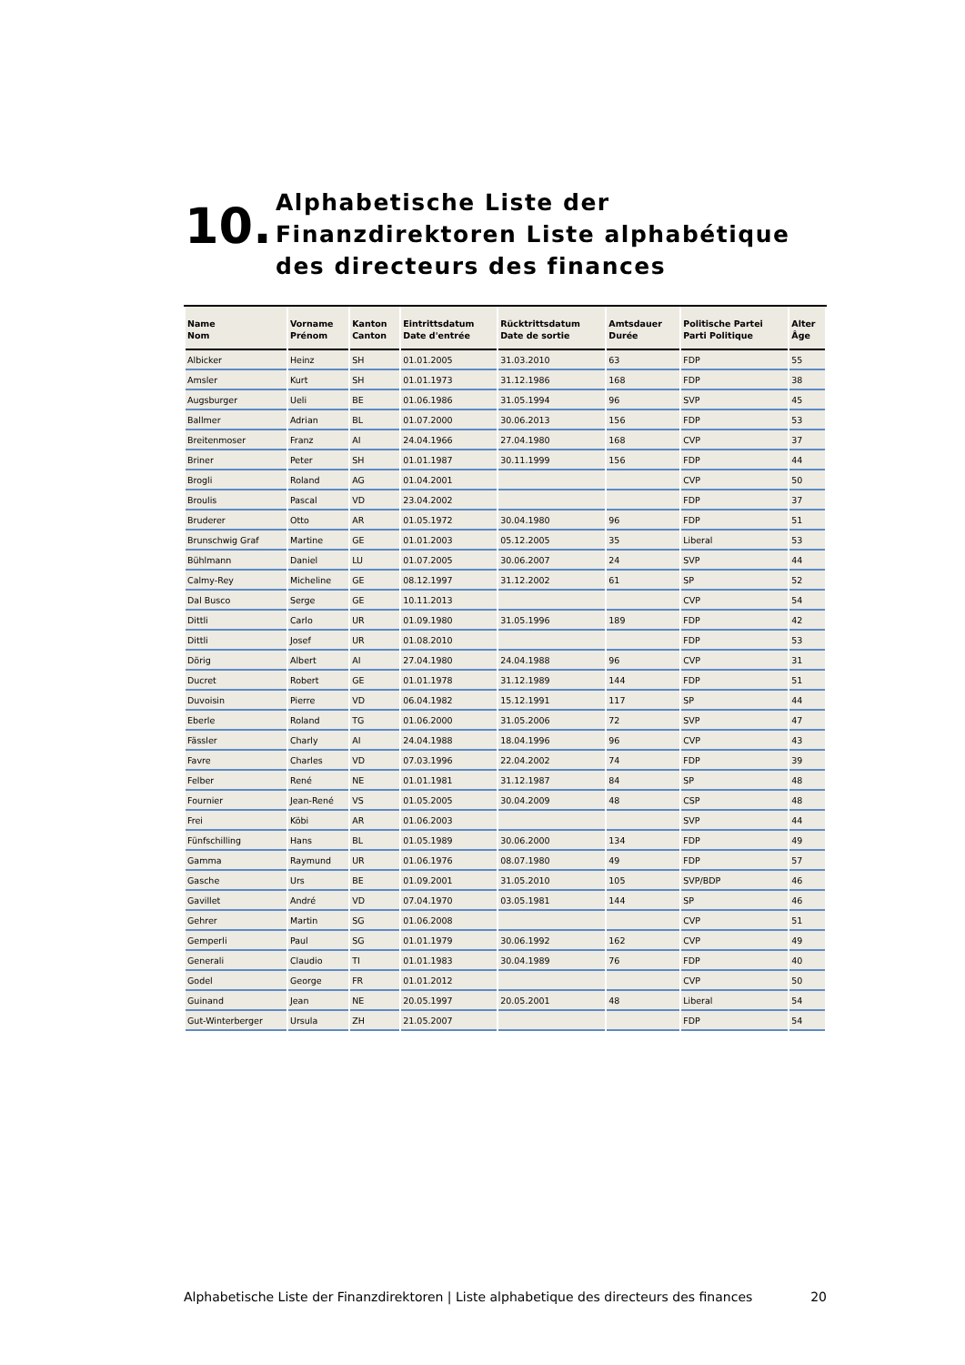10.
Alphabetische Liste der Finanzdirektoren Liste alphabétique des directeurs des finances
| Name Nom | Vorname Prénom | Kanton Canton | Eintrittsdatum Date d'entrée | Rücktrittsdatum Date de sortie | Amtsdauer Durée | Politische Partei Parti Politique | Alter Âge |
| --- | --- | --- | --- | --- | --- | --- | --- |
| Albicker | Heinz | SH | 01.01.2005 | 31.03.2010 | 63 | FDP | 55 |
| Amsler | Kurt | SH | 01.01.1973 | 31.12.1986 | 168 | FDP | 38 |
| Augsburger | Ueli | BE | 01.06.1986 | 31.05.1994 | 96 | SVP | 45 |
| Ballmer | Adrian | BL | 01.07.2000 | 30.06.2013 | 156 | FDP | 53 |
| Breitenmoser | Franz | AI | 24.04.1966 | 27.04.1980 | 168 | CVP | 37 |
| Briner | Peter | SH | 01.01.1987 | 30.11.1999 | 156 | FDP | 44 |
| Brogli | Roland | AG | 01.04.2001 | | | CVP | 50 |
| Broulis | Pascal | VD | 23.04.2002 | | | FDP | 37 |
| Bruderer | Otto | AR | 01.05.1972 | 30.04.1980 | 96 | FDP | 51 |
| Brunschwig Graf | Martine | GE | 01.01.2003 | 05.12.2005 | 35 | Liberal | 53 |
| Bühlmann | Daniel | LU | 01.07.2005 | 30.06.2007 | 24 | SVP | 44 |
| Calmy-Rey | Micheline | GE | 08.12.1997 | 31.12.2002 | 61 | SP | 52 |
| Dal Busco | Serge | GE | 10.11.2013 | | | CVP | 54 |
| Dittli | Carlo | UR | 01.09.1980 | 31.05.1996 | 189 | FDP | 42 |
| Dittli | Josef | UR | 01.08.2010 | | | FDP | 53 |
| Dörig | Albert | AI | 27.04.1980 | 24.04.1988 | 96 | CVP | 31 |
| Ducret | Robert | GE | 01.01.1978 | 31.12.1989 | 144 | FDP | 51 |
| Duvoisin | Pierre | VD | 06.04.1982 | 15.12.1991 | 117 | SP | 44 |
| Eberle | Roland | TG | 01.06.2000 | 31.05.2006 | 72 | SVP | 47 |
| Fässler | Charly | AI | 24.04.1988 | 18.04.1996 | 96 | CVP | 43 |
| Favre | Charles | VD | 07.03.1996 | 22.04.2002 | 74 | FDP | 39 |
| Felber | René | NE | 01.01.1981 | 31.12.1987 | 84 | SP | 48 |
| Fournier | Jean-René | VS | 01.05.2005 | 30.04.2009 | 48 | CSP | 48 |
| Frei | Köbi | AR | 01.06.2003 | | | SVP | 44 |
| Fünfschilling | Hans | BL | 01.05.1989 | 30.06.2000 | 134 | FDP | 49 |
| Gamma | Raymund | UR | 01.06.1976 | 08.07.1980 | 49 | FDP | 57 |
| Gasche | Urs | BE | 01.09.2001 | 31.05.2010 | 105 | SVP/BDP | 46 |
| Gavillet | André | VD | 07.04.1970 | 03.05.1981 | 144 | SP | 46 |
| Gehrer | Martin | SG | 01.06.2008 | | | CVP | 51 |
| Gemperli | Paul | SG | 01.01.1979 | 30.06.1992 | 162 | CVP | 49 |
| Generali | Claudio | TI | 01.01.1983 | 30.04.1989 | 76 | FDP | 40 |
| Godel | George | FR | 01.01.2012 | | | CVP | 50 |
| Guinand | Jean | NE | 20.05.1997 | 20.05.2001 | 48 | Liberal | 54 |
| Gut-Winterberger | Ursula | ZH | 21.05.2007 | | | FDP | 54 |
Alphabetische Liste der Finanzdirektoren | Liste alphabetique des directeurs des finances 20